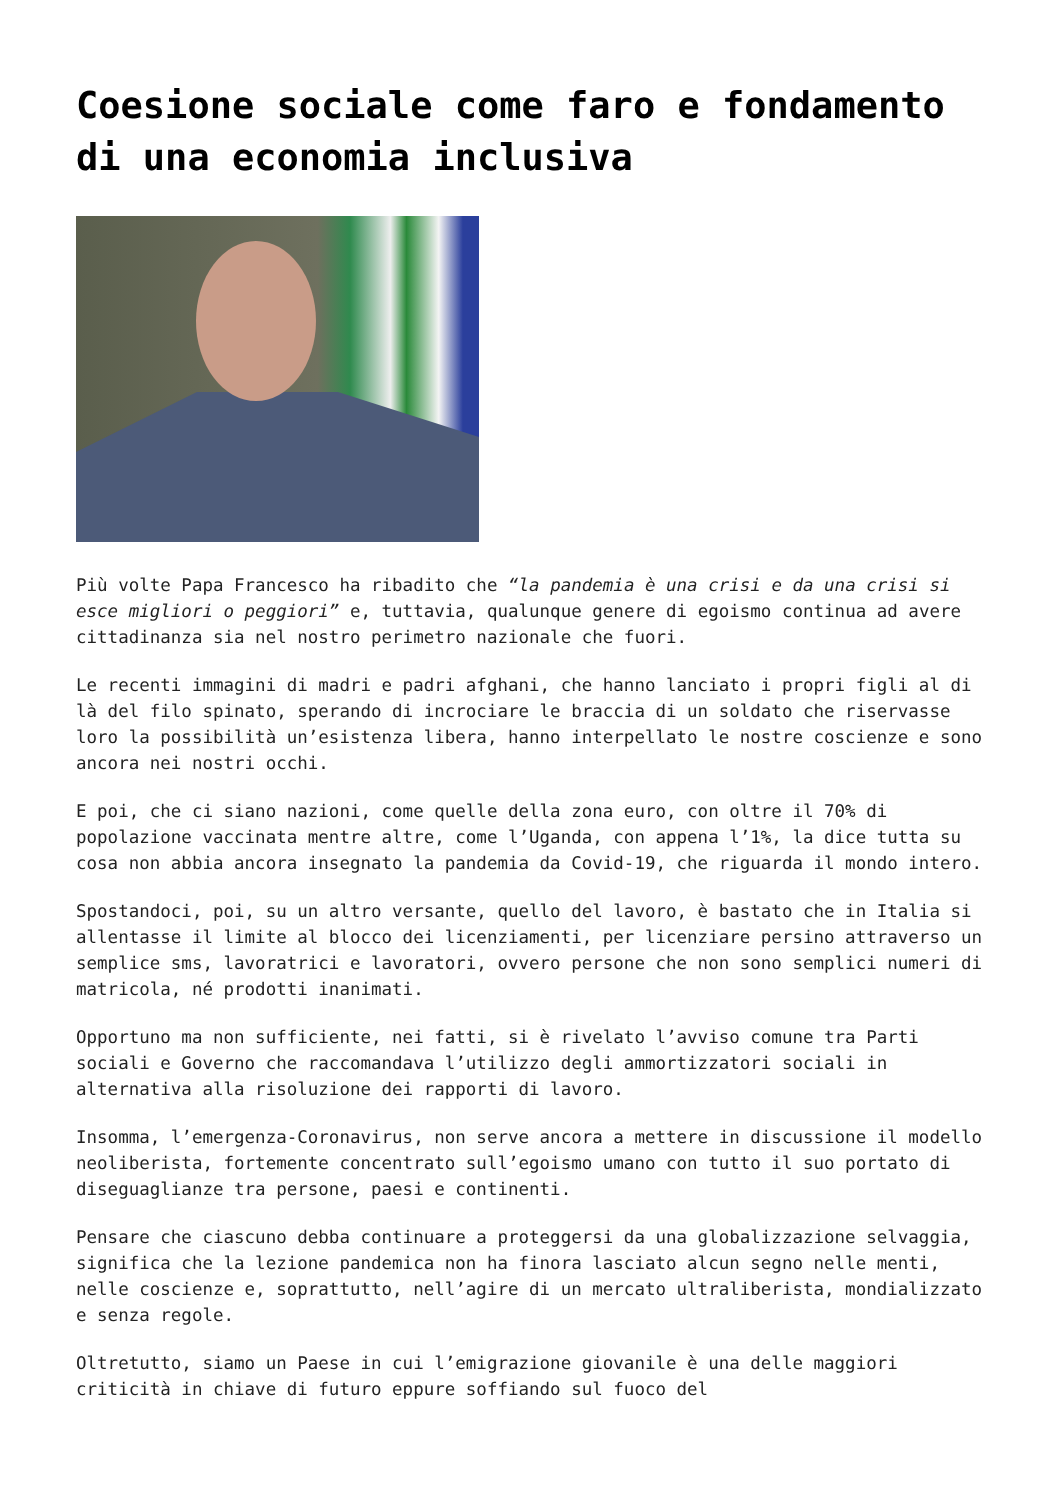Coesione sociale come faro e fondamento di una economia inclusiva
Più volte Papa Francesco ha ribadito che “la pandemia è una crisi e da una crisi si esce migliori o peggiori” e, tuttavia, qualunque genere di egoismo continua ad avere cittadinanza sia nel nostro perimetro nazionale che fuori.
Le recenti immagini di madri e padri afghani, che hanno lanciato i propri figli al di là del filo spinato, sperando di incrociare le braccia di un soldato che riservasse loro la possibilità un’esistenza libera, hanno interpellato le nostre coscienze e sono ancora nei nostri occhi.
E poi, che ci siano nazioni, come quelle della zona euro, con oltre il 70% di popolazione vaccinata mentre altre, come l’Uganda, con appena l’1%, la dice tutta su cosa non abbia ancora insegnato la pandemia da Covid-19, che riguarda il mondo intero.
Spostandoci, poi, su un altro versante, quello del lavoro, è bastato che in Italia si allentasse il limite al blocco dei licenziamenti, per licenziare persino attraverso un semplice sms, lavoratrici e lavoratori, ovvero persone che non sono semplici numeri di matricola, né prodotti inanimati.
Opportuno ma non sufficiente, nei fatti, si è rivelato l’avviso comune tra Parti sociali e Governo che raccomandava l’utilizzo degli ammortizzatori sociali in alternativa alla risoluzione dei rapporti di lavoro.
Insomma, l’emergenza-Coronavirus, non serve ancora a mettere in discussione il modello neoliberista, fortemente concentrato sull’egoismo umano con tutto il suo portato di diseguaglianze tra persone, paesi e continenti.
Pensare che ciascuno debba continuare a proteggersi da una globalizzazione selvaggia, significa che la lezione pandemica non ha finora lasciato alcun segno nelle menti, nelle coscienze e, soprattutto, nell’agire di un mercato ultraliberista, mondializzato e senza regole.
Oltretutto, siamo un Paese in cui l’emigrazione giovanile è una delle maggiori criticità in chiave di futuro eppure soffiando sul fuoco del